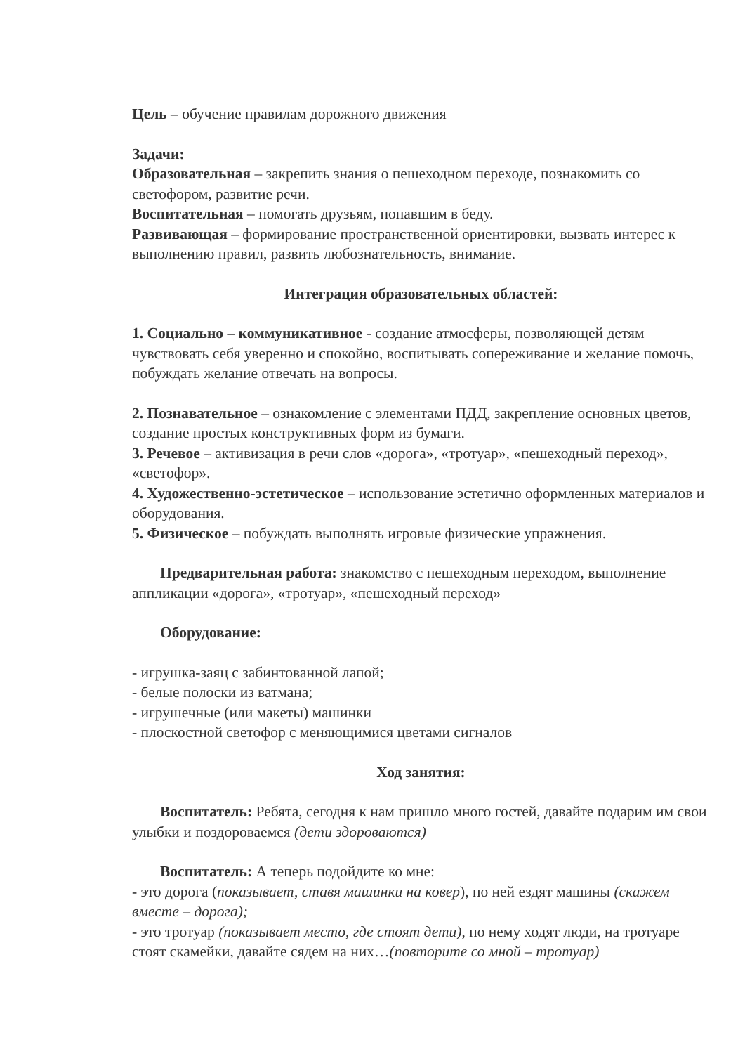Цель – обучение правилам дорожного движения
Задачи:
Образовательная – закрепить знания о пешеходном переходе, познакомить со светофором, развитие речи.
Воспитательная – помогать друзьям, попавшим в беду.
Развивающая – формирование пространственной ориентировки, вызвать интерес к выполнению правил, развить любознательность, внимание.
Интеграция образовательных областей:
1. Социально – коммуникативное - создание атмосферы, позволяющей детям чувствовать себя уверенно и спокойно, воспитывать сопереживание и желание помочь, побуждать желание отвечать на вопросы.
2. Познавательное – ознакомление с элементами ПДД, закрепление основных цветов, создание простых конструктивных форм из бумаги.
3. Речевое – активизация в речи слов «дорога», «тротуар», «пешеходный переход», «светофор».
4. Художественно-эстетическое – использование эстетично оформленных материалов и оборудования.
5. Физическое – побуждать выполнять игровые физические упражнения.
Предварительная работа: знакомство с пешеходным переходом, выполнение аппликации «дорога», «тротуар», «пешеходный переход»
Оборудование:
- игрушка-заяц с забинтованной лапой;
- белые полоски из ватмана;
- игрушечные (или макеты) машинки
- плоскостной светофор с меняющимися цветами сигналов
Ход занятия:
Воспитатель: Ребята, сегодня к нам пришло много гостей, давайте подарим им свои улыбки и поздороваемся (дети здороваются)
Воспитатель: А теперь подойдите ко мне:
- это дорога (показывает, ставя машинки на ковер), по ней ездят машины (скажем вместе – дорога);
- это тротуар (показывает место, где стоят дети), по нему ходят люди, на тротуаре стоят скамейки, давайте сядем на них…(повторите со мной – тротуар)